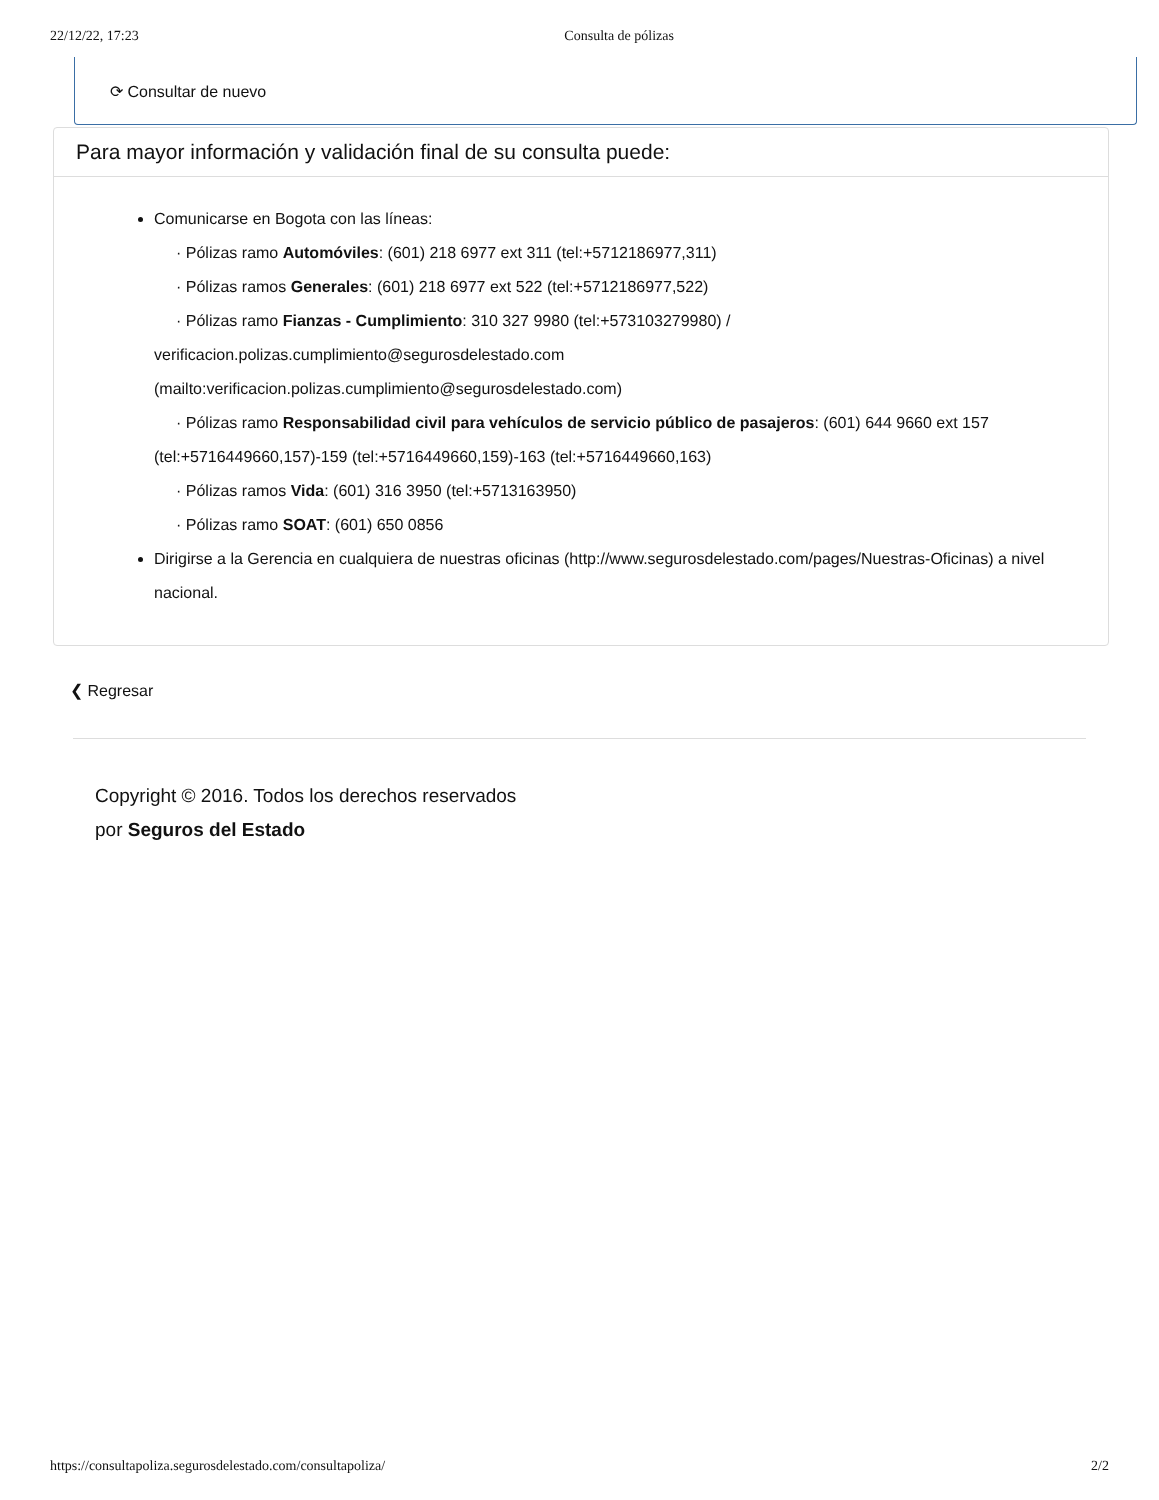22/12/22, 17:23 Consulta de pólizas
⟳ Consultar de nuevo
Para mayor información y validación final de su consulta puede:
Comunicarse en Bogota con las líneas:
· Pólizas ramo Automóviles: (601) 218 6977 ext 311 (tel:+5712186977,311)
· Pólizas ramos Generales: (601) 218 6977 ext 522 (tel:+5712186977,522)
· Pólizas ramo Fianzas - Cumplimiento: 310 327 9980 (tel:+573103279980) /
verificacion.polizas.cumplimiento@segurosdelestado.com
(mailto:verificacion.polizas.cumplimiento@segurosdelestado.com)
· Pólizas ramo Responsabilidad civil para vehículos de servicio público de pasajeros: (601) 644 9660 ext 157 (tel:+5716449660,157)-159 (tel:+5716449660,159)-163 (tel:+5716449660,163)
· Pólizas ramos Vida: (601) 316 3950 (tel:+5713163950)
· Pólizas ramo SOAT: (601) 650 0856
Dirigirse a la Gerencia en cualquiera de nuestras oficinas (http://www.segurosdelestado.com/pages/Nuestras-Oficinas) a nivel nacional.
❮ Regresar
Copyright © 2016. Todos los derechos reservados
por Seguros del Estado
https://consultapoliza.segurosdelestado.com/consultapoliza/ 2/2